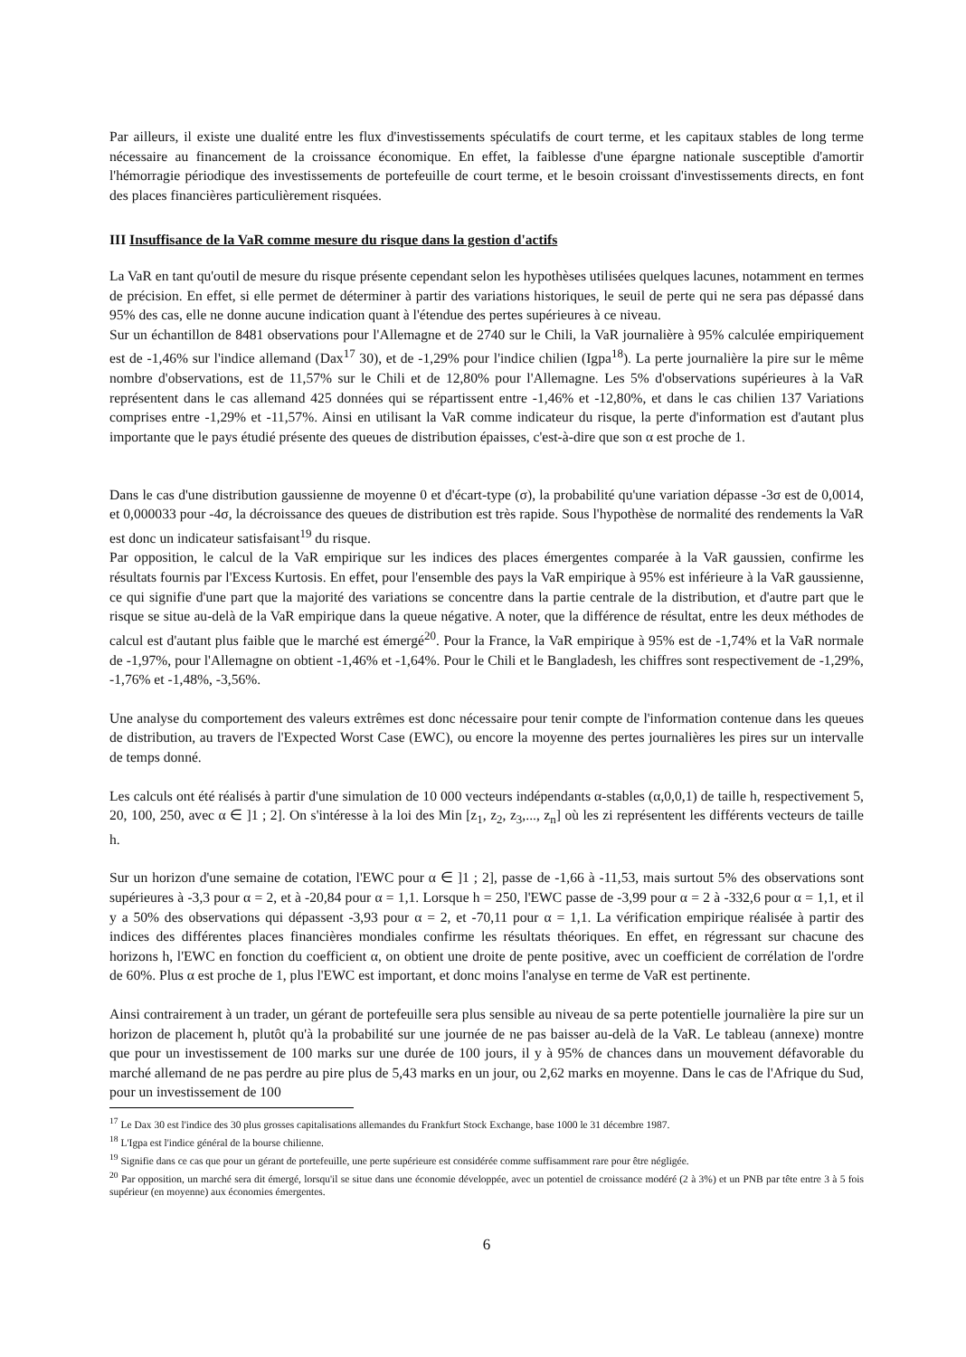Par ailleurs, il existe une dualité entre les flux d'investissements spéculatifs de court terme, et les capitaux stables de long terme nécessaire au financement de la croissance économique. En effet, la faiblesse d'une épargne nationale susceptible d'amortir l'hémorragie périodique des investissements de portefeuille de court terme, et le besoin croissant d'investissements directs, en font des places financières particulièrement risquées.
III Insuffisance de la VaR comme mesure du risque dans la gestion d'actifs
La VaR en tant qu'outil de mesure du risque présente cependant selon les hypothèses utilisées quelques lacunes, notamment en termes de précision. En effet, si elle permet de déterminer à partir des variations historiques, le seuil de perte qui ne sera pas dépassé dans 95% des cas, elle ne donne aucune indication quant à l'étendue des pertes supérieures à ce niveau.
Sur un échantillon de 8481 observations pour l'Allemagne et de 2740 sur le Chili, la VaR journalière à 95% calculée empiriquement est de -1,46% sur l'indice allemand (Dax<sup>17</sup> 30), et de -1,29% pour l'indice chilien (Igpa<sup>18</sup>). La perte journalière la pire sur le même nombre d'observations, est de 11,57% sur le Chili et de 12,80% pour l'Allemagne. Les 5% d'observations supérieures à la VaR représentent dans le cas allemand 425 données qui se répartissent entre -1,46% et -12,80%, et dans le cas chilien 137 Variations comprises entre -1,29% et -11,57%. Ainsi en utilisant la VaR comme indicateur du risque, la perte d'information est d'autant plus importante que le pays étudié présente des queues de distribution épaisses, c'est-à-dire que son α est proche de 1.
Dans le cas d'une distribution gaussienne de moyenne 0 et d'écart-type (σ), la probabilité qu'une variation dépasse -3σ est de 0,0014, et 0,000033 pour -4σ, la décroissance des queues de distribution est très rapide. Sous l'hypothèse de normalité des rendements la VaR est donc un indicateur satisfaisant<sup>19</sup> du risque.
Par opposition, le calcul de la VaR empirique sur les indices des places émergentes comparée à la VaR gaussien, confirme les résultats fournis par l'Excess Kurtosis. En effet, pour l'ensemble des pays la VaR empirique à 95% est inférieure à la VaR gaussienne, ce qui signifie d'une part que la majorité des variations se concentre dans la partie centrale de la distribution, et d'autre part que le risque se situe au-delà de la VaR empirique dans la queue négative. A noter, que la différence de résultat, entre les deux méthodes de calcul est d'autant plus faible que le marché est émergé<sup>20</sup>. Pour la France, la VaR empirique à 95% est de -1,74% et la VaR normale de -1,97%, pour l'Allemagne on obtient -1,46% et -1,64%. Pour le Chili et le Bangladesh, les chiffres sont respectivement de -1,29%, -1,76% et -1,48%, -3,56%.
Une analyse du comportement des valeurs extrêmes est donc nécessaire pour tenir compte de l'information contenue dans les queues de distribution, au travers de l'Expected Worst Case (EWC), ou encore la moyenne des pertes journalières les pires sur un intervalle de temps donné.
Les calculs ont été réalisés à partir d'une simulation de 10 000 vecteurs indépendants α-stables (α,0,0,1) de taille h, respectivement 5, 20, 100, 250, avec α ∈ ]1 ; 2]. On s'intéresse à la loi des Min [z<sub>1</sub>, z<sub>2</sub>, z<sub>3</sub>,..., z<sub>n</sub>] où les zi représentent les différents vecteurs de taille h.
Sur un horizon d'une semaine de cotation, l'EWC pour α ∈ ]1 ; 2], passe de -1,66 à -11,53, mais surtout 5% des observations sont supérieures à -3,3 pour α = 2, et à -20,84 pour α = 1,1. Lorsque h = 250, l'EWC passe de -3,99 pour α = 2 à -332,6 pour α = 1,1, et il y a 50% des observations qui dépassent -3,93 pour α = 2, et -70,11 pour α = 1,1. La vérification empirique réalisée à partir des indices des différentes places financières mondiales confirme les résultats théoriques. En effet, en régressant sur chacune des horizons h, l'EWC en fonction du coefficient α, on obtient une droite de pente positive, avec un coefficient de corrélation de l'ordre de 60%. Plus α est proche de 1, plus l'EWC est important, et donc moins l'analyse en terme de VaR est pertinente.
Ainsi contrairement à un trader, un gérant de portefeuille sera plus sensible au niveau de sa perte potentielle journalière la pire sur un horizon de placement h, plutôt qu'à la probabilité sur une journée de ne pas baisser au-delà de la VaR. Le tableau (annexe) montre que pour un investissement de 100 marks sur une durée de 100 jours, il y à 95% de chances dans un mouvement défavorable du marché allemand de ne pas perdre au pire plus de 5,43 marks en un jour, ou 2,62 marks en moyenne. Dans le cas de l'Afrique du Sud, pour un investissement de 100
<sup>17</sup> Le Dax 30 est l'indice des 30 plus grosses capitalisations allemandes du Frankfurt Stock Exchange, base 1000 le 31 décembre 1987.
<sup>18</sup> L'Igpa est l'indice général de la bourse chilienne.
<sup>19</sup> Signifie dans ce cas que pour un gérant de portefeuille, une perte supérieure est considérée comme suffisamment rare pour être négligée.
<sup>20</sup> Par opposition, un marché sera dit émergé, lorsqu'il se situe dans une économie développée, avec un potentiel de croissance modéré (2 à 3%) et un PNB par tête entre 3 à 5 fois supérieur (en moyenne) aux économies émergentes.
6